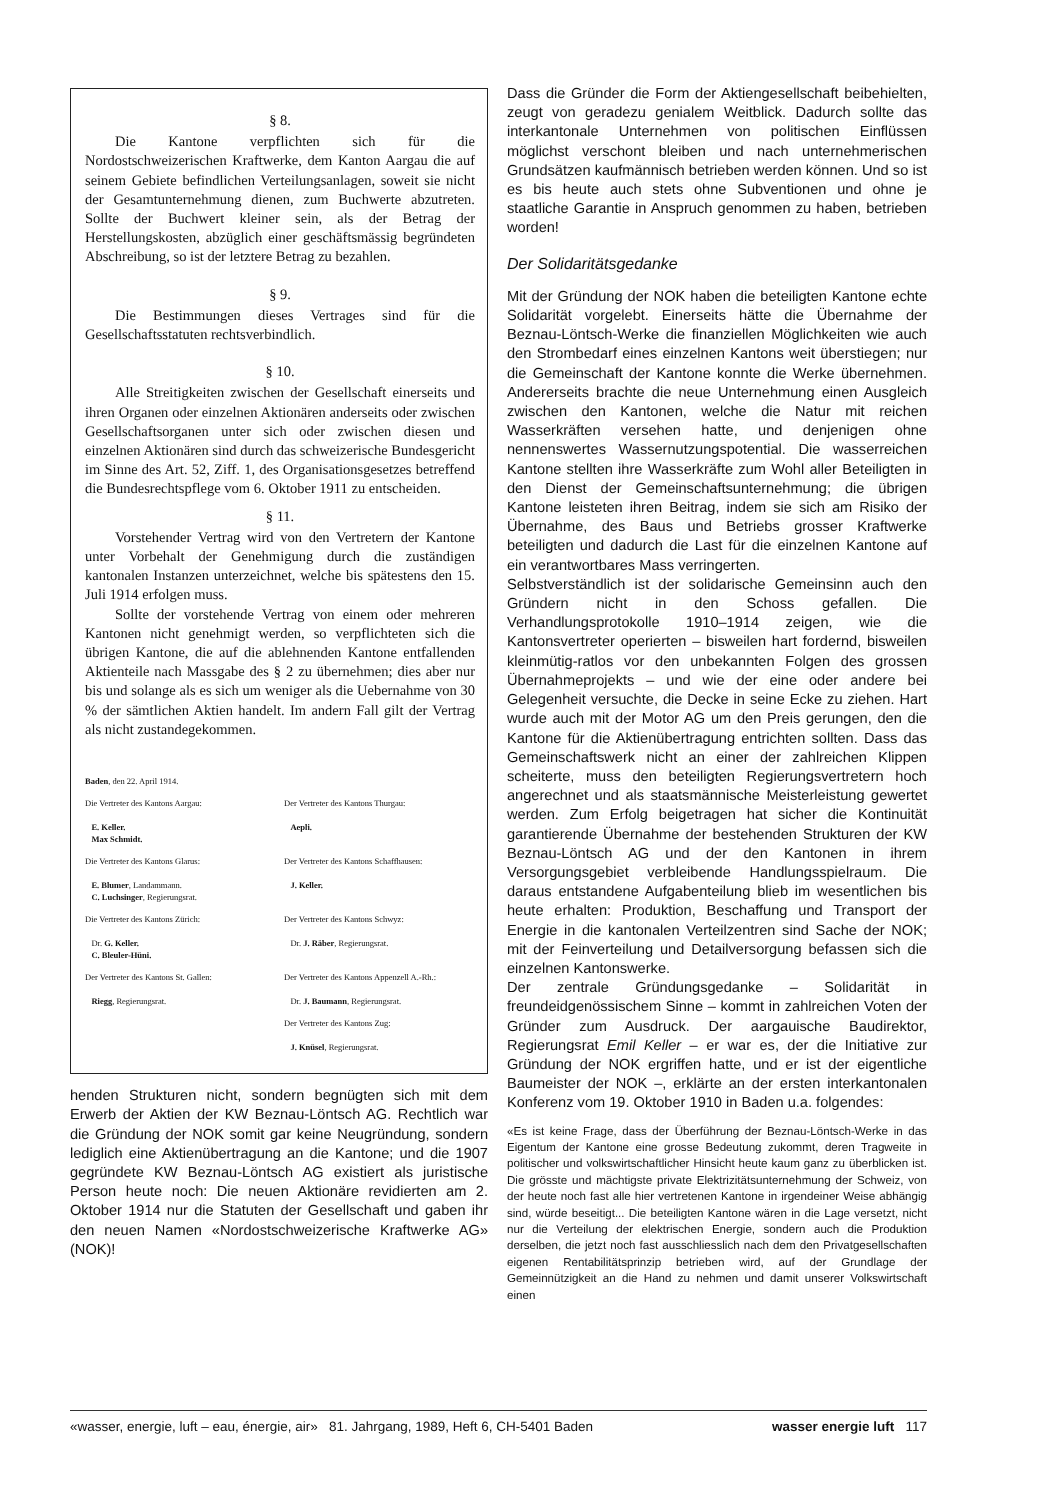§ 8.
Die Kantone verpflichten sich für die Nordostschweizerischen Kraftwerke, dem Kanton Aargau die auf seinem Gebiete befindlichen Verteilungsanlagen, soweit sie nicht der Gesamtunternehmung dienen, zum Buchwerte abzutreten. Sollte der Buchwert kleiner sein, als der Betrag der Herstellungskosten, abzüglich einer geschäftsmässig begründeten Abschreibung, so ist der letztere Betrag zu bezahlen.
§ 9.
Die Bestimmungen dieses Vertrages sind für die Gesellschaftsstatuten rechtsverbindlich.
§ 10.
Alle Streitigkeiten zwischen der Gesellschaft einerseits und ihren Organen oder einzelnen Aktionären anderseits oder zwischen Gesellschaftsorganen unter sich oder zwischen diesen und einzelnen Aktionären sind durch das schweizerische Bundesgericht im Sinne des Art. 52, Ziff. 1, des Organisationsgesetzes betreffend die Bundesrechtspflege vom 6. Oktober 1911 zu entscheiden.
§ 11.
Vorstehender Vertrag wird von den Vertretern der Kantone unter Vorbehalt der Genehmigung durch die zuständigen kantonalen Instanzen unterzeichnet, welche bis spätestens den 15. Juli 1914 erfolgen muss.
Sollte der vorstehende Vertrag von einem oder mehreren Kantonen nicht genehmigt werden, so verpflichteten sich die übrigen Kantone, die auf die ablehnenden Kantone entfallenden Aktienteile nach Massgabe des § 2 zu übernehmen; dies aber nur bis und solange als es sich um weniger als die Uebernahme von 30 % der sämtlichen Aktien handelt. Im andern Fall gilt der Vertrag als nicht zustandegekommen.
Baden, den 22. April 1914.
Die Vertreter des Kantons Aargau:
E. Keller.
Max Schmidt.
Der Vertreter des Kantons Thurgau:
Aepli.
Die Vertreter des Kantons Glarus:
E. Blumer, Landammann.
C. Luchsinger, Regierungsrat.
Der Vertreter des Kantons Schaffhausen:
J. Keller.
Die Vertreter des Kantons Zürich:
Dr. G. Keller.
C. Bleuler-Hüni.
Der Vertreter des Kantons Schwyz:
Dr. J. Räber, Regierungsrat.
Der Vertreter des Kantons St. Gallen:
Riegg, Regierungsrat.
Der Vertreter des Kantons Appenzell A.-Rh.:
Dr. J. Baumann, Regierungsrat.
Der Vertreter des Kantons Zug:
J. Knüsel, Regierungsrat.
henden Strukturen nicht, sondern begnügten sich mit dem Erwerb der Aktien der KW Beznau-Löntsch AG. Rechtlich war die Gründung der NOK somit gar keine Neugründung, sondern lediglich eine Aktienübertragung an die Kantone; und die 1907 gegründete KW Beznau-Löntsch AG existiert als juristische Person heute noch: Die neuen Aktionäre revidierten am 2. Oktober 1914 nur die Statuten der Gesellschaft und gaben ihr den neuen Namen «Nordostschweizerische Kraftwerke AG» (NOK)!
Dass die Gründer die Form der Aktiengesellschaft beibehielten, zeugt von geradezu genialem Weitblick. Dadurch sollte das interkantonale Unternehmen von politischen Einflüssen möglichst verschont bleiben und nach unternehmerischen Grundsätzen kaufmännisch betrieben werden können. Und so ist es bis heute auch stets ohne Subventionen und ohne je staatliche Garantie in Anspruch genommen zu haben, betrieben worden!
Der Solidaritätsgedanke
Mit der Gründung der NOK haben die beteiligten Kantone echte Solidarität vorgelebt. Einerseits hätte die Übernahme der Beznau-Löntsch-Werke die finanziellen Möglichkeiten wie auch den Strombedarf eines einzelnen Kantons weit überstiegen; nur die Gemeinschaft der Kantone konnte die Werke übernehmen. Andererseits brachte die neue Unternehmung einen Ausgleich zwischen den Kantonen, welche die Natur mit reichen Wasserkräften versehen hatte, und denjenigen ohne nennenswertes Wassernutzungspotential. Die wasserreichen Kantone stellten ihre Wasserkräfte zum Wohl aller Beteiligten in den Dienst der Gemeinschaftsunternehmung; die übrigen Kantone leisteten ihren Beitrag, indem sie sich am Risiko der Übernahme, des Baus und Betriebs grosser Kraftwerke beteiligten und dadurch die Last für die einzelnen Kantone auf ein verantwortbares Mass verringerten.
Selbstverständlich ist der solidarische Gemeinsinn auch den Gründern nicht in den Schoss gefallen. Die Verhandlungsprotokolle 1910–1914 zeigen, wie die Kantonsvertreter operierten – bisweilen hart fordernd, bisweilen kleinmütig-ratlos vor den unbekannten Folgen des grossen Übernahmeprojekts – und wie der eine oder andere bei Gelegenheit versuchte, die Decke in seine Ecke zu ziehen. Hart wurde auch mit der Motor AG um den Preis gerungen, den die Kantone für die Aktienübertragung entrichten sollten. Dass das Gemeinschaftswerk nicht an einer der zahlreichen Klippen scheiterte, muss den beteiligten Regierungsvertretern hoch angerechnet und als staatsmännische Meisterleistung gewertet werden. Zum Erfolg beigetragen hat sicher die Kontinuität garantierende Übernahme der bestehenden Strukturen der KW Beznau-Löntsch AG und der den Kantonen in ihrem Versorgungsgebiet verbleibende Handlungsspielraum. Die daraus entstandene Aufgabenteilung blieb im wesentlichen bis heute erhalten: Produktion, Beschaffung und Transport der Energie in die kantonalen Verteilzentren sind Sache der NOK; mit der Feinverteilung und Detailversorgung befassen sich die einzelnen Kantonswerke.
Der zentrale Gründungsgedanke – Solidarität in freundeidgenössischem Sinne – kommt in zahlreichen Voten der Gründer zum Ausdruck. Der aargauische Baudirektor, Regierungsrat Emil Keller – er war es, der die Initiative zur Gründung der NOK ergriffen hatte, und er ist der eigentliche Baumeister der NOK –, erklärte an der ersten interkantonalen Konferenz vom 19. Oktober 1910 in Baden u.a. folgendes:
«Es ist keine Frage, dass der Überführung der Beznau-Löntsch-Werke in das Eigentum der Kantone eine grosse Bedeutung zukommt, deren Tragweite in politischer und volkswirtschaftlicher Hinsicht heute kaum ganz zu überblicken ist. Die grösste und mächtigste private Elektrizitätsunternehmung der Schweiz, von der heute noch fast alle hier vertretenen Kantone in irgendeiner Weise abhängig sind, würde beseitigt... Die beteiligten Kantone wären in die Lage versetzt, nicht nur die Verteilung der elektrischen Energie, sondern auch die Produktion derselben, die jetzt noch fast ausschliesslich nach dem den Privatgesellschaften eigenen Rentabilitätsprinzip betrieben wird, auf der Grundlage der Gemeinnützigkeit an die Hand zu nehmen und damit unserer Volkswirtschaft einen
«wasser, energie, luft – eau, énergie, air» 81. Jahrgang, 1989, Heft 6, CH-5401 Baden wasser energie luft 117